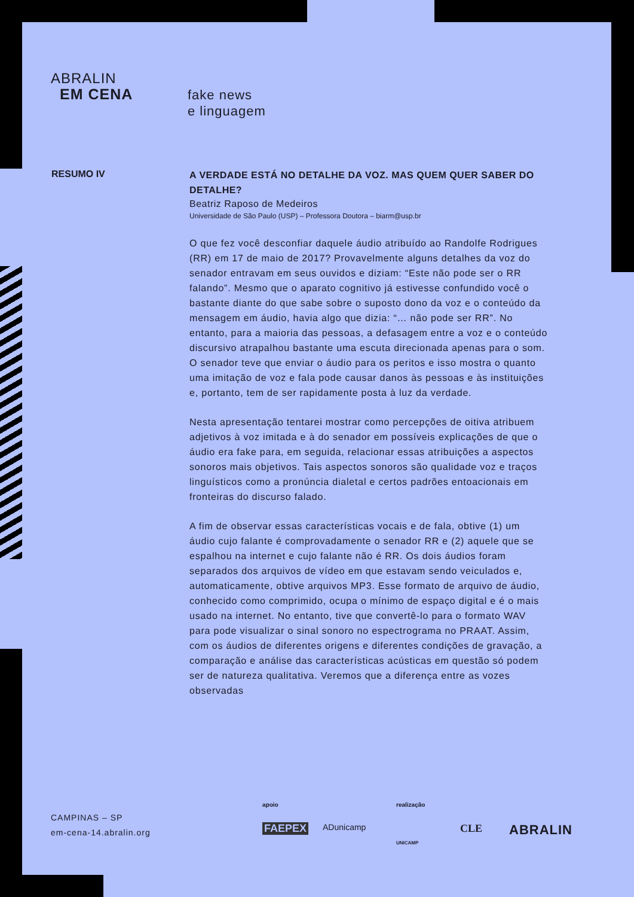ABRALIN
EM CENA
fake news
e linguagem
RESUMO IV
A VERDADE ESTÁ NO DETALHE DA VOZ. MAS QUEM QUER SABER DO DETALHE?
Beatriz Raposo de Medeiros
Universidade de São Paulo (USP) – Professora Doutora – biarm@usp.br
O que fez você desconfiar daquele áudio atribuído ao Randolfe Rodrigues (RR) em 17 de maio de 2017? Provavelmente alguns detalhes da voz do senador entravam em seus ouvidos e diziam: “Este não pode ser o RR falando”. Mesmo que o aparato cognitivo já estivesse confundido você o bastante diante do que sabe sobre o suposto dono da voz e o conteúdo da mensagem em áudio, havia algo que dizia: “… não pode ser RR”. No entanto, para a maioria das pessoas, a defasagem entre a voz e o conteúdo discursivo atrapalhou bastante uma escuta direcionada apenas para o som. O senador teve que enviar o áudio para os peritos e isso mostra o quanto uma imitação de voz e fala pode causar danos às pessoas e às instituições e, portanto, tem de ser rapidamente posta à luz da verdade.
Nesta apresentação tentarei mostrar como percepções de oitiva atribuem adjetivos à voz imitada e à do senador em possíveis explicações de que o áudio era fake para, em seguida, relacionar essas atribuições a aspectos sonoros mais objetivos. Tais aspectos sonoros são qualidade voz e traços linguísticos como a pronúncia dialetal e certos padrões entoacionais em fronteiras do discurso falado.
A fim de observar essas características vocais e de fala, obtive (1) um áudio cujo falante é comprovadamente o senador RR e (2) aquele que se espalhou na internet e cujo falante não é RR. Os dois áudios foram separados dos arquivos de vídeo em que estavam sendo veiculados e, automaticamente, obtive arquivos MP3. Esse formato de arquivo de áudio, conhecido como comprimido, ocupa o mínimo de espaço digital e é o mais usado na internet. No entanto, tive que convertê-lo para o formato WAV para pode visualizar o sinal sonoro no espectrograma no PRAAT. Assim, com os áudios de diferentes origens e diferentes condições de gravação, a comparação e análise das características acústicas em questão só podem ser de natureza qualitativa. Veremos que a diferença entre as vozes observadas
CAMPINAS – SP
em-cena-14.abralin.org
apoio realização
FAEPEX ADunicamp
UNICAMP
CLE ABRALIN